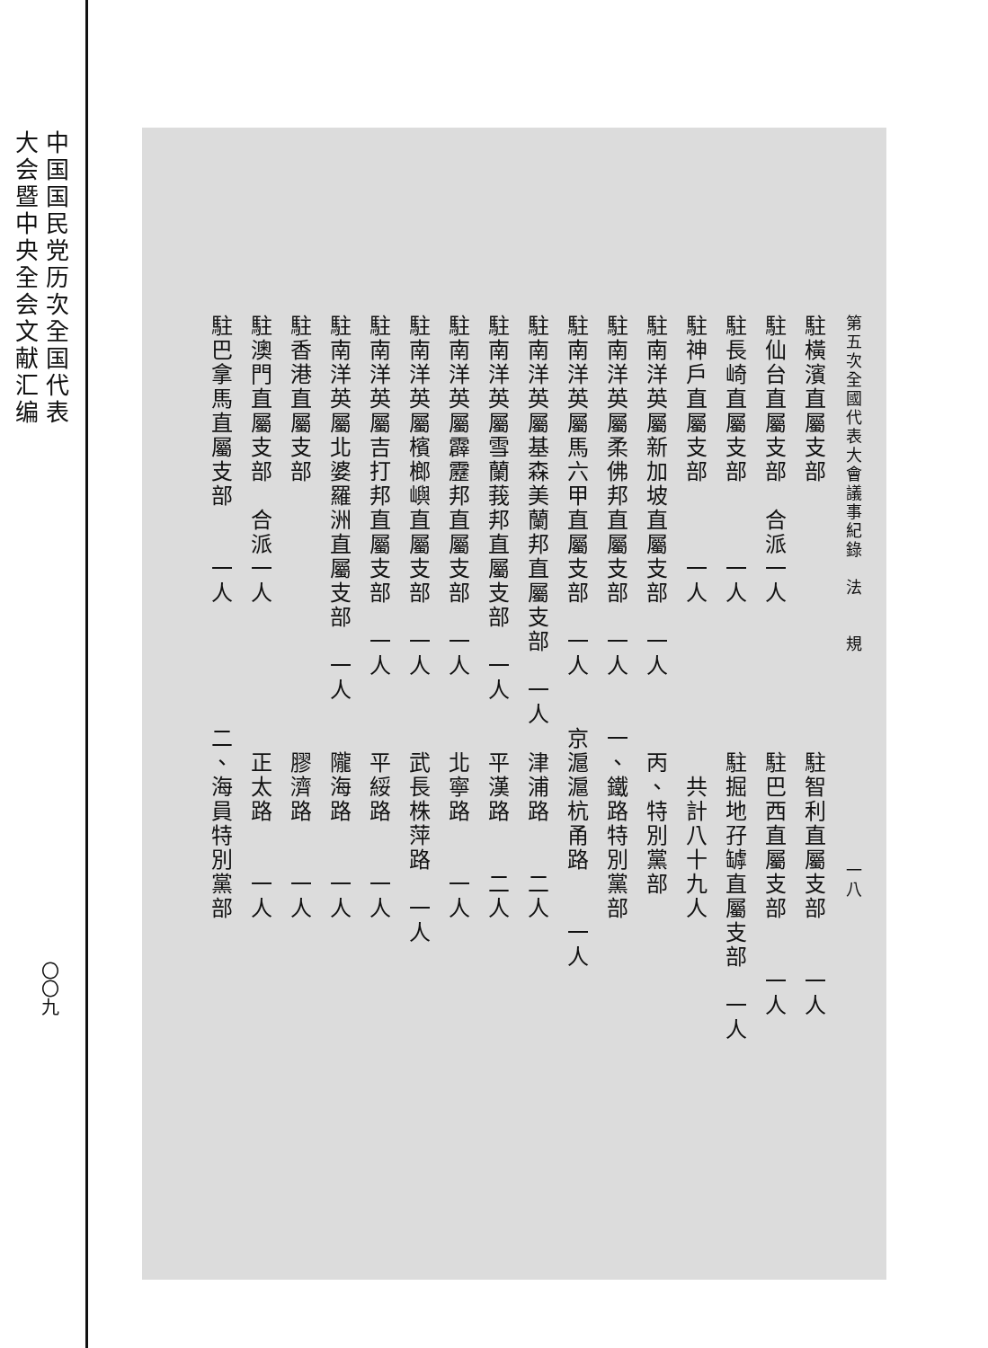中国国民党历次全国代表
大会暨中央全会文献汇编
〇〇九
第五次全國代表大會議事紀錄　法　　規　　　　　　　　　　　一八
駐橫濱直屬支部　　　　　　　　　　　駐智利直屬支部　　一人
駐仙台直屬支部　合派一人　　　　　　駐巴西直屬支部　　一人
駐長崎直屬支部　　　一人　　　　　　駐掘地孖罅直屬支部　一人
駐神戶直屬支部　　　一人　　　　　　　共計八十九人
駐南洋英屬新加坡直屬支部　一人　　　丙、特別黨部
駐南洋英屬柔佛邦直屬支部　一人　　一、鐵路特別黨部
駐南洋英屬馬六甲直屬支部　一人　　京滬滬杭甬路　　一人
駐南洋英屬基森美蘭邦直屬支部　一人　津浦路　　二人
駐南洋英屬雪蘭莪邦直屬支部　一人　　平漢路　　二人
駐南洋英屬霹靂邦直屬支部　一人　　　北寧路　　一人
駐南洋英屬檳榔嶼直屬支部　一人　　　武長株萍路　一人
駐南洋英屬吉打邦直屬支部　一人　　　平綏路　　一人
駐南洋英屬北婆羅洲直屬支部　一人　　隴海路　　一人
駐香港直屬支部　　　　　　　　　　　膠濟路　　一人
駐澳門直屬支部　合派一人　　　　　　正太路　　一人
駐巴拿馬直屬支部　　一人　　　　　二、海員特別黨部